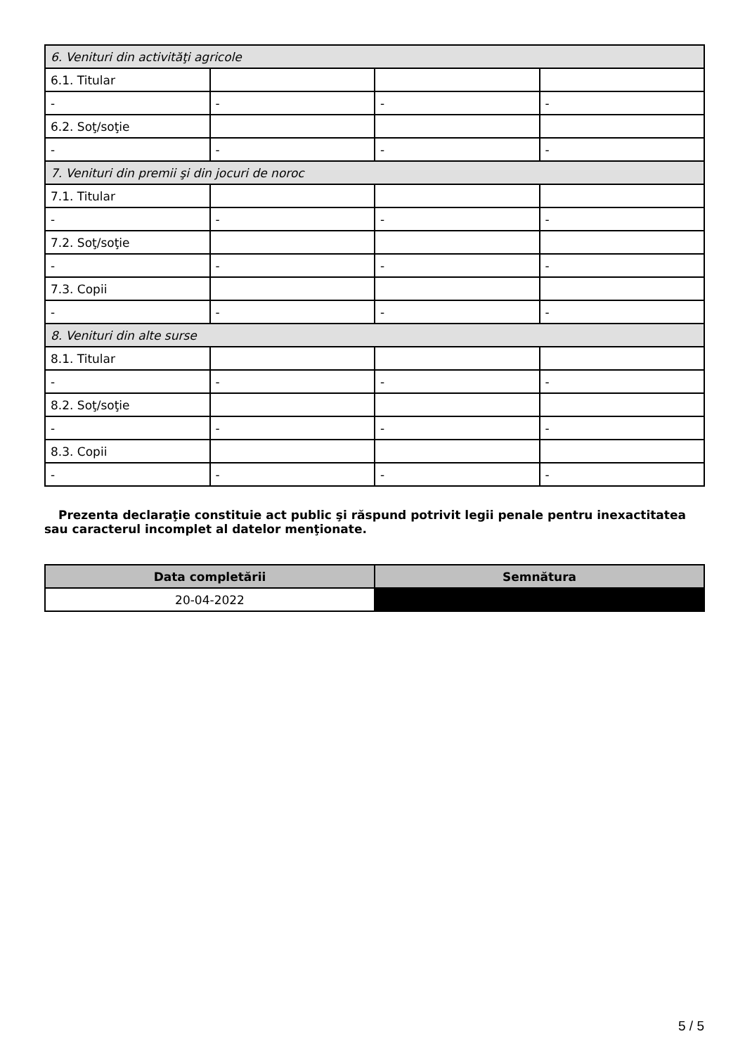| 6. Venituri din activităţi agricole | | | |
| 6.1. Titular | | | |
| - | - | - | - |
| 6.2. Soţ/soţie | | | |
| - | - | - | - |
| 7. Venituri din premii şi din jocuri de noroc | | | |
| 7.1. Titular | | | |
| - | - | - | - |
| 7.2. Soţ/soţie | | | |
| - | - | - | - |
| 7.3. Copii | | | |
| - | - | - | - |
| 8. Venituri din alte surse | | | |
| 8.1. Titular | | | |
| - | - | - | - |
| 8.2. Soţ/soţie | | | |
| - | - | - | - |
| 8.3. Copii | | | |
| - | - | - | - |
Prezenta declaraţie constituie act public şi răspund potrivit legii penale pentru inexactitatea sau caracterul incomplet al datelor menţionate.
| Data completării | Semnătura |
| --- | --- |
| 20-04-2022 | |
5 / 5